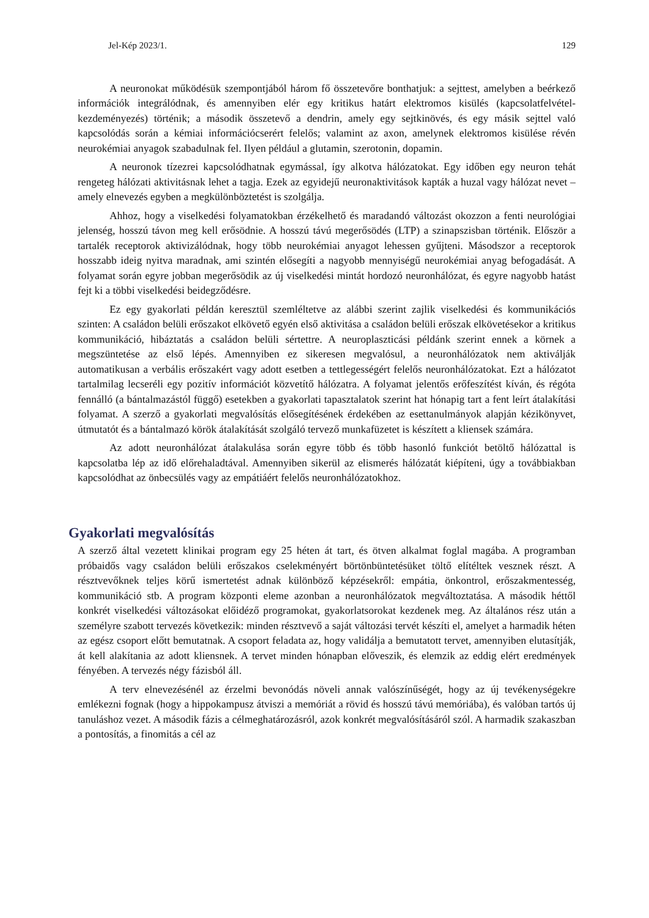Jel-Kép 2023/1. 129
A neuronokat működésük szempontjából három fő összetevőre bonthatjuk: a sejttest, amelyben a beérkező információk integrálódnak, és amennyiben elér egy kritikus határt elektromos kisülés (kapcsolatfelvétel-kezdeményezés) történik; a második összetevő a dendrin, amely egy sejtkinövés, és egy másik sejttel való kapcsolódás során a kémiai információcserért felelős; valamint az axon, amelynek elektromos kisülése révén neurokémiai anyagok szabadulnak fel. Ilyen például a glutamin, szerotonin, dopamin.
A neuronok tízezrei kapcsolódhatnak egymással, így alkotva hálózatokat. Egy időben egy neuron tehát rengeteg hálózati aktivitásnak lehet a tagja. Ezek az egyidejű neuronaktivitások kapták a huzal vagy hálózat nevet – amely elnevezés egyben a megkülönböztetést is szolgálja.
Ahhoz, hogy a viselkedési folyamatokban érzékelhető és maradandó változást okozzon a fenti neurológiai jelenség, hosszú távon meg kell erősödnie. A hosszú távú megerősödés (LTP) a szinapszisban történik. Először a tartalék receptorok aktivizálódnak, hogy több neurokémiai anyagot lehessen gyűjteni. Másodszor a receptorok hosszabb ideig nyitva maradnak, ami szintén elősegíti a nagyobb mennyiségű neurokémiai anyag befogadását. A folyamat során egyre jobban megerősödik az új viselkedési mintát hordozó neuronhálózat, és egyre nagyobb hatást fejt ki a többi viselkedési beidegződésre.
Ez egy gyakorlati példán keresztül szemléltetve az alábbi szerint zajlik viselkedési és kommunikációs szinten: A családon belüli erőszakot elkövető egyén első aktivitása a családon belüli erőszak elkövetésekor a kritikus kommunikáció, hibáztatás a családon belüli sértettre. A neuroplaszticási példánk szerint ennek a körnek a megszüntetése az első lépés. Amennyiben ez sikeresen megvalósul, a neuronhálózatok nem aktiválják automatikusan a verbális erőszakért vagy adott esetben a tettlegességért felelős neuronhálózatokat. Ezt a hálózatot tartalmilag lecseréli egy pozitív információt közvetítő hálózatra. A folyamat jelentős erőfeszítést kíván, és régóta fennálló (a bántalmazástól függő) esetekben a gyakorlati tapasztalatok szerint hat hónapig tart a fent leírt átalakítási folyamat. A szerző a gyakorlati megvalósítás elősegítésének érdekében az esettanulmányok alapján kézikönyvet, útmutatót és a bántalmazó körök átalakítását szolgáló tervező munkafüzetet is készített a kliensek számára.
Az adott neuronhálózat átalakulása során egyre több és több hasonló funkciót betöltő hálózattal is kapcsolatba lép az idő előrehaladtával. Amennyiben sikerül az elismerés hálózatát kiépíteni, úgy a továbbiakban kapcsolódhat az önbecsülés vagy az empátiáért felelős neuronhálózatokhoz.
Gyakorlati megvalósítás
A szerző által vezetett klinikai program egy 25 héten át tart, és ötven alkalmat foglal magába. A programban próbaidős vagy családon belüli erőszakos cselekményért börtönbüntetésüket töltő elítéltek vesznek részt. A résztvevőknek teljes körű ismertetést adnak különböző képzésekről: empátia, önkontrol, erőszakmentesség, kommunikáció stb. A program központi eleme azonban a neuronhálózatok megváltoztatása. A második héttől konkrét viselkedési változásokat előidéző programokat, gyakorlatsorokat kezdenek meg. Az általános rész után a személyre szabott tervezés következik: minden résztvevő a saját változási tervét készíti el, amelyet a harmadik héten az egész csoport előtt bemutatnak. A csoport feladata az, hogy validálja a bemutatott tervet, amennyiben elutasítják, át kell alakítania az adott kliensnek. A tervet minden hónapban előveszik, és elemzik az eddig elért eredmények fényében. A tervezés négy fázisból áll.
A terv elnevezésénél az érzelmi bevonódás növeli annak valószínűségét, hogy az új tevékenységekre emlékezni fognak (hogy a hippokampusz átviszi a memóriát a rövid és hosszú távú memóriába), és valóban tartós új tanuláshoz vezet. A második fázis a célmeghatározásról, azok konkrét megvalósításáról szól. A harmadik szakaszban a pontosítás, a finomitás a cél az